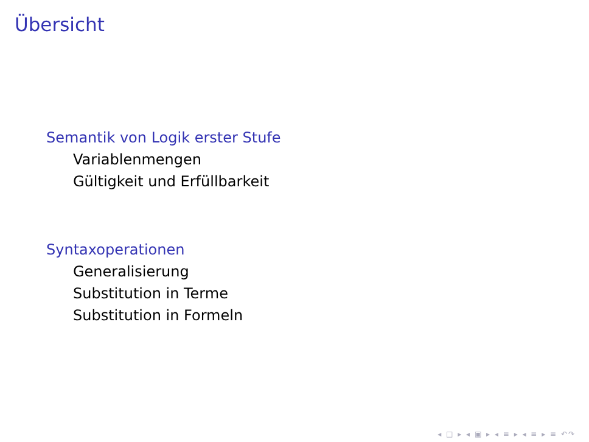Übersicht
Semantik von Logik erster Stufe
Variablenmengen
Gültigkeit und Erfüllbarkeit
Syntaxoperationen
Generalisierung
Substitution in Terme
Substitution in Formeln
◂ □ ▸ ◂ ▣ ▸ ◂ ≡ ▸ ◂ ≡ ▸ ≡ ↶↷